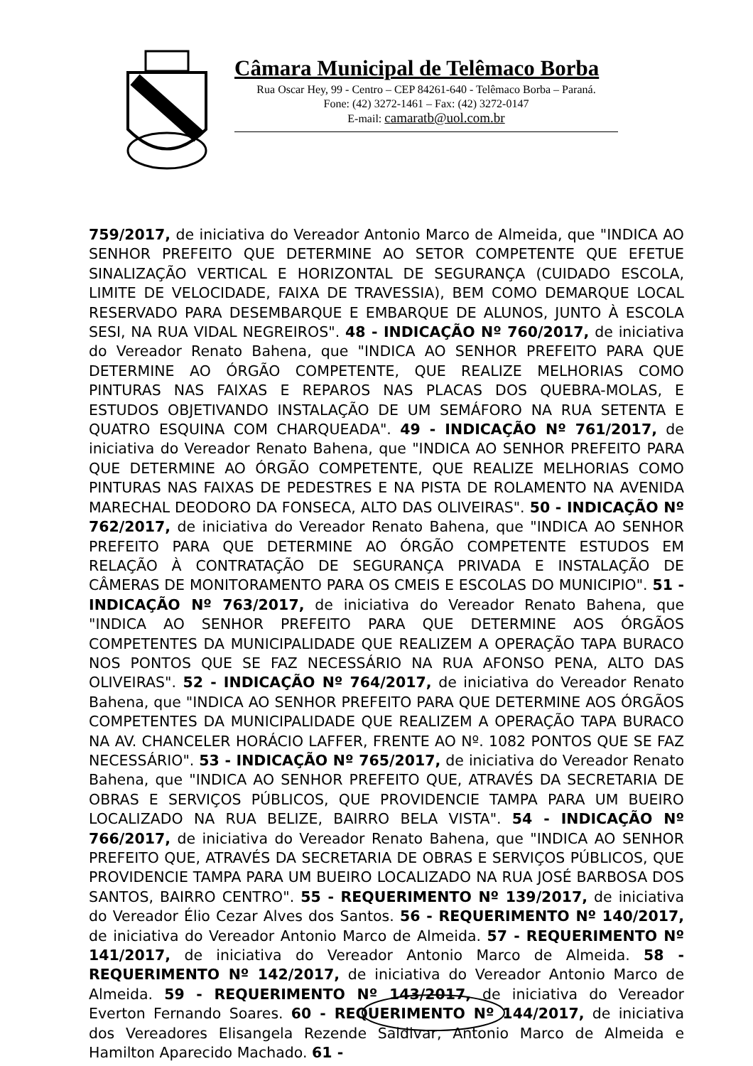Câmara Municipal de Telêmaco Borba
Rua Oscar Hey, 99 - Centro – CEP 84261-640 - Telêmaco Borba – Paraná.
Fone: (42) 3272-1461 – Fax: (42) 3272-0147
E-mail: camaratb@uol.com.br
759/2017, de iniciativa do Vereador Antonio Marco de Almeida, que "INDICA AO SENHOR PREFEITO QUE DETERMINE AO SETOR COMPETENTE QUE EFETUE SINALIZAÇÃO VERTICAL E HORIZONTAL DE SEGURANÇA (CUIDADO ESCOLA, LIMITE DE VELOCIDADE, FAIXA DE TRAVESSIA), BEM COMO DEMARQUE LOCAL RESERVADO PARA DESEMBARQUE E EMBARQUE DE ALUNOS, JUNTO À ESCOLA SESI, NA RUA VIDAL NEGREIROS". 48 - INDICAÇÃO Nº 760/2017, de iniciativa do Vereador Renato Bahena, que "INDICA AO SENHOR PREFEITO PARA QUE DETERMINE AO ÓRGÃO COMPETENTE, QUE REALIZE MELHORIAS COMO PINTURAS NAS FAIXAS E REPAROS NAS PLACAS DOS QUEBRA-MOLAS, E ESTUDOS OBJETIVANDO INSTALAÇÃO DE UM SEMÁFORO NA RUA SETENTA E QUATRO ESQUINA COM CHARQUEADA". 49 - INDICAÇÃO Nº 761/2017, de iniciativa do Vereador Renato Bahena, que "INDICA AO SENHOR PREFEITO PARA QUE DETERMINE AO ÓRGÃO COMPETENTE, QUE REALIZE MELHORIAS COMO PINTURAS NAS FAIXAS DE PEDESTRES E NA PISTA DE ROLAMENTO NA AVENIDA MARECHAL DEODORO DA FONSECA, ALTO DAS OLIVEIRAS". 50 - INDICAÇÃO Nº 762/2017, de iniciativa do Vereador Renato Bahena, que "INDICA AO SENHOR PREFEITO PARA QUE DETERMINE AO ÓRGÃO COMPETENTE ESTUDOS EM RELAÇÃO À CONTRATAÇÃO DE SEGURANÇA PRIVADA E INSTALAÇÃO DE CÂMERAS DE MONITORAMENTO PARA OS CMEIS E ESCOLAS DO MUNICIPIO". 51 - INDICAÇÃO Nº 763/2017, de iniciativa do Vereador Renato Bahena, que "INDICA AO SENHOR PREFEITO PARA QUE DETERMINE AOS ÓRGÃOS COMPETENTES DA MUNICIPALIDADE QUE REALIZEM A OPERAÇÃO TAPA BURACO NOS PONTOS QUE SE FAZ NECESSÁRIO NA RUA AFONSO PENA, ALTO DAS OLIVEIRAS". 52 - INDICAÇÃO Nº 764/2017, de iniciativa do Vereador Renato Bahena, que "INDICA AO SENHOR PREFEITO PARA QUE DETERMINE AOS ÓRGÃOS COMPETENTES DA MUNICIPALIDADE QUE REALIZEM A OPERAÇÃO TAPA BURACO NA AV. CHANCELER HORÁCIO LAFFER, FRENTE AO Nº. 1082 PONTOS QUE SE FAZ NECESSÁRIO". 53 - INDICAÇÃO Nº 765/2017, de iniciativa do Vereador Renato Bahena, que "INDICA AO SENHOR PREFEITO QUE, ATRAVÉS DA SECRETARIA DE OBRAS E SERVIÇOS PÚBLICOS, QUE PROVIDENCIE TAMPA PARA UM BUEIRO LOCALIZADO NA RUA BELIZE, BAIRRO BELA VISTA". 54 - INDICAÇÃO Nº 766/2017, de iniciativa do Vereador Renato Bahena, que "INDICA AO SENHOR PREFEITO QUE, ATRAVÉS DA SECRETARIA DE OBRAS E SERVIÇOS PÚBLICOS, QUE PROVIDENCIE TAMPA PARA UM BUEIRO LOCALIZADO NA RUA JOSÉ BARBOSA DOS SANTOS, BAIRRO CENTRO". 55 - REQUERIMENTO Nº 139/2017, de iniciativa do Vereador Élio Cezar Alves dos Santos. 56 - REQUERIMENTO Nº 140/2017, de iniciativa do Vereador Antonio Marco de Almeida. 57 - REQUERIMENTO Nº 141/2017, de iniciativa do Vereador Antonio Marco de Almeida. 58 - REQUERIMENTO Nº 142/2017, de iniciativa do Vereador Antonio Marco de Almeida. 59 - REQUERIMENTO Nº 143/2017, de iniciativa do Vereador Everton Fernando Soares. 60 - REQUERIMENTO Nº 144/2017, de iniciativa dos Vereadores Elisangela Rezende Saldivar, Antonio Marco de Almeida e Hamilton Aparecido Machado. 61 -